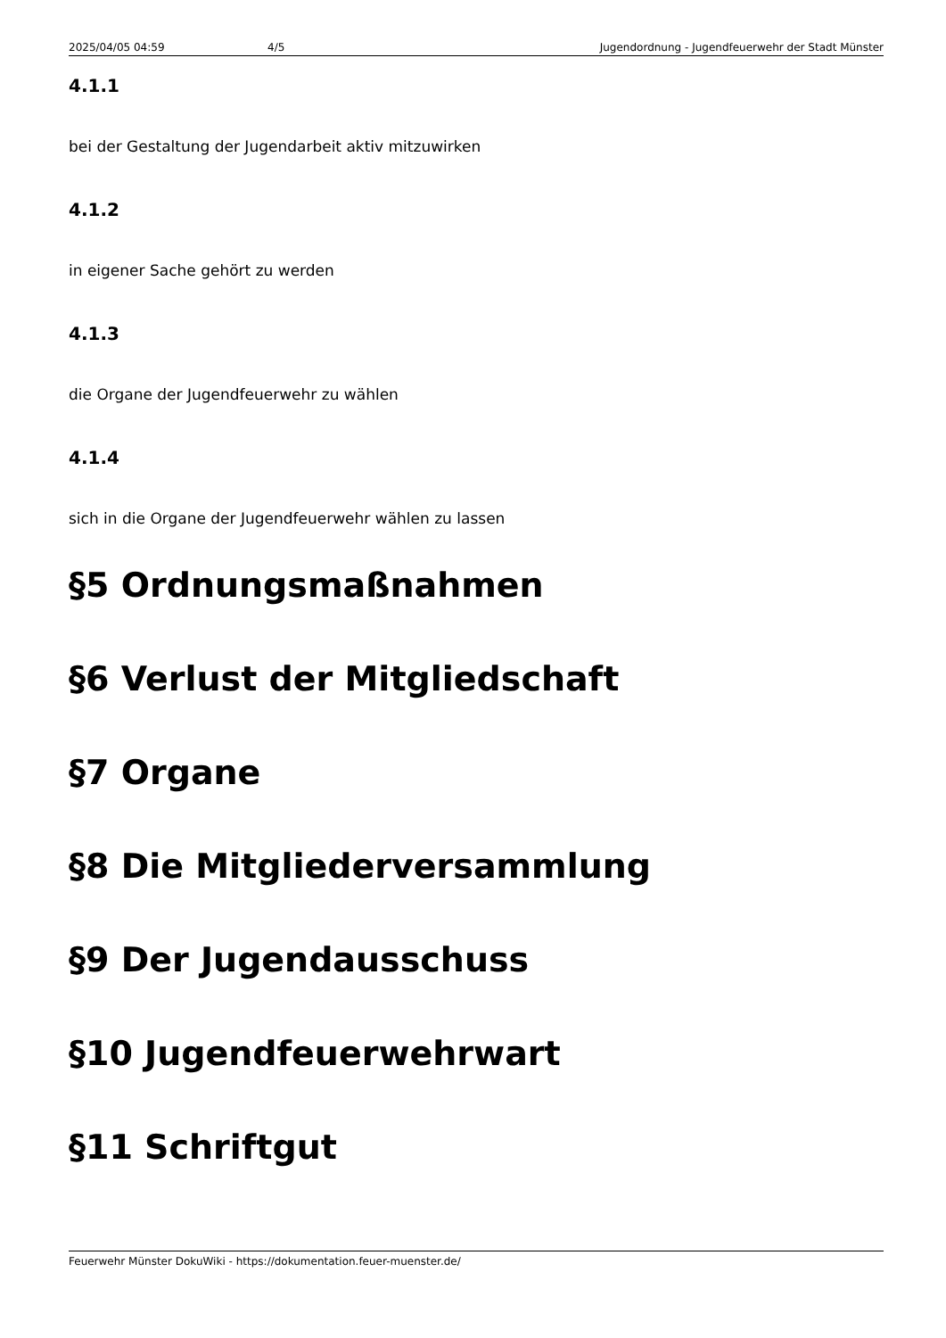2025/04/05 04:59 4/5 Jugendordnung - Jugendfeuerwehr der Stadt Münster
4.1.1
bei der Gestaltung der Jugendarbeit aktiv mitzuwirken
4.1.2
in eigener Sache gehört zu werden
4.1.3
die Organe der Jugendfeuerwehr zu wählen
4.1.4
sich in die Organe der Jugendfeuerwehr wählen zu lassen
§5 Ordnungsmaßnahmen
§6 Verlust der Mitgliedschaft
§7 Organe
§8 Die Mitgliederversammlung
§9 Der Jugendausschuss
§10 Jugendfeuerwehrwart
§11 Schriftgut
Feuerwehr Münster DokuWiki - https://dokumentation.feuer-muenster.de/